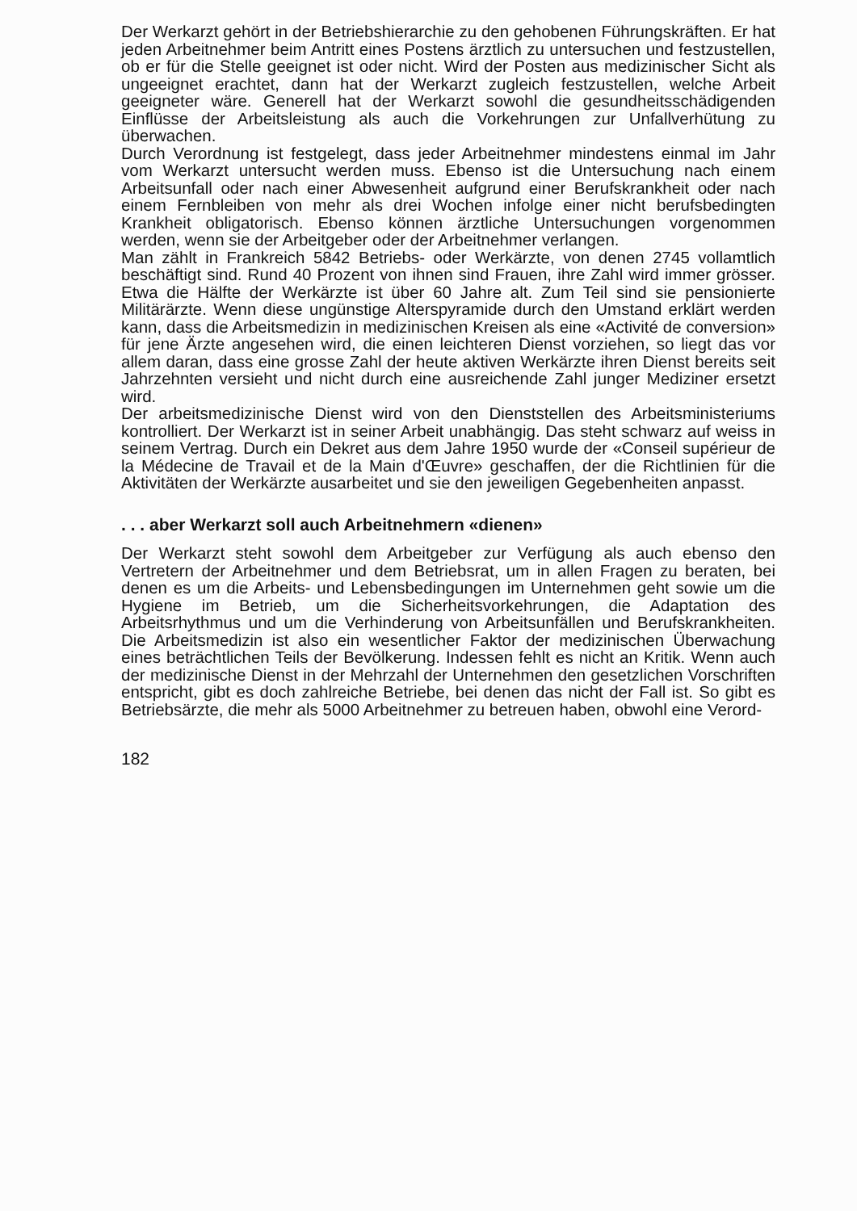Der Werkarzt gehört in der Betriebshierarchie zu den gehobenen Führungskräften. Er hat jeden Arbeitnehmer beim Antritt eines Postens ärztlich zu untersuchen und festzustellen, ob er für die Stelle geeignet ist oder nicht. Wird der Posten aus medizinischer Sicht als ungeeignet erachtet, dann hat der Werkarzt zugleich festzustellen, welche Arbeit geeigneter wäre. Generell hat der Werkarzt sowohl die gesundheitsschädigenden Einflüsse der Arbeitsleistung als auch die Vorkehrungen zur Unfallverhütung zu überwachen.
Durch Verordnung ist festgelegt, dass jeder Arbeitnehmer mindestens einmal im Jahr vom Werkarzt untersucht werden muss. Ebenso ist die Untersuchung nach einem Arbeitsunfall oder nach einer Abwesenheit aufgrund einer Berufskrankheit oder nach einem Fernbleiben von mehr als drei Wochen infolge einer nicht berufsbedingten Krankheit obligatorisch. Ebenso können ärztliche Untersuchungen vorgenommen werden, wenn sie der Arbeitgeber oder der Arbeitnehmer verlangen.
Man zählt in Frankreich 5842 Betriebs- oder Werkärzte, von denen 2745 vollamtlich beschäftigt sind. Rund 40 Prozent von ihnen sind Frauen, ihre Zahl wird immer grösser. Etwa die Hälfte der Werkärzte ist über 60 Jahre alt. Zum Teil sind sie pensionierte Militärärzte. Wenn diese ungünstige Alterspyramide durch den Umstand erklärt werden kann, dass die Arbeitsmedizin in medizinischen Kreisen als eine «Activité de conversion» für jene Ärzte angesehen wird, die einen leichteren Dienst vorziehen, so liegt das vor allem daran, dass eine grosse Zahl der heute aktiven Werkärzte ihren Dienst bereits seit Jahrzehnten versieht und nicht durch eine ausreichende Zahl junger Mediziner ersetzt wird.
Der arbeitsmedizinische Dienst wird von den Dienststellen des Arbeitsministeriums kontrolliert. Der Werkarzt ist in seiner Arbeit unabhängig. Das steht schwarz auf weiss in seinem Vertrag. Durch ein Dekret aus dem Jahre 1950 wurde der «Conseil supérieur de la Médecine de Travail et de la Main d'Œuvre» geschaffen, der die Richtlinien für die Aktivitäten der Werkärzte ausarbeitet und sie den jeweiligen Gegebenheiten anpasst.
. . . aber Werkarzt soll auch Arbeitnehmern «dienen»
Der Werkarzt steht sowohl dem Arbeitgeber zur Verfügung als auch ebenso den Vertretern der Arbeitnehmer und dem Betriebsrat, um in allen Fragen zu beraten, bei denen es um die Arbeits- und Lebensbedingungen im Unternehmen geht sowie um die Hygiene im Betrieb, um die Sicherheitsvorkehrungen, die Adaptation des Arbeitsrhythmus und um die Verhinderung von Arbeitsunfällen und Berufskrankheiten. Die Arbeitsmedizin ist also ein wesentlicher Faktor der medizinischen Überwachung eines beträchtlichen Teils der Bevölkerung. Indessen fehlt es nicht an Kritik. Wenn auch der medizinische Dienst in der Mehrzahl der Unternehmen den gesetzlichen Vorschriften entspricht, gibt es doch zahlreiche Betriebe, bei denen das nicht der Fall ist. So gibt es Betriebsärzte, die mehr als 5000 Arbeitnehmer zu betreuen haben, obwohl eine Verord-
182